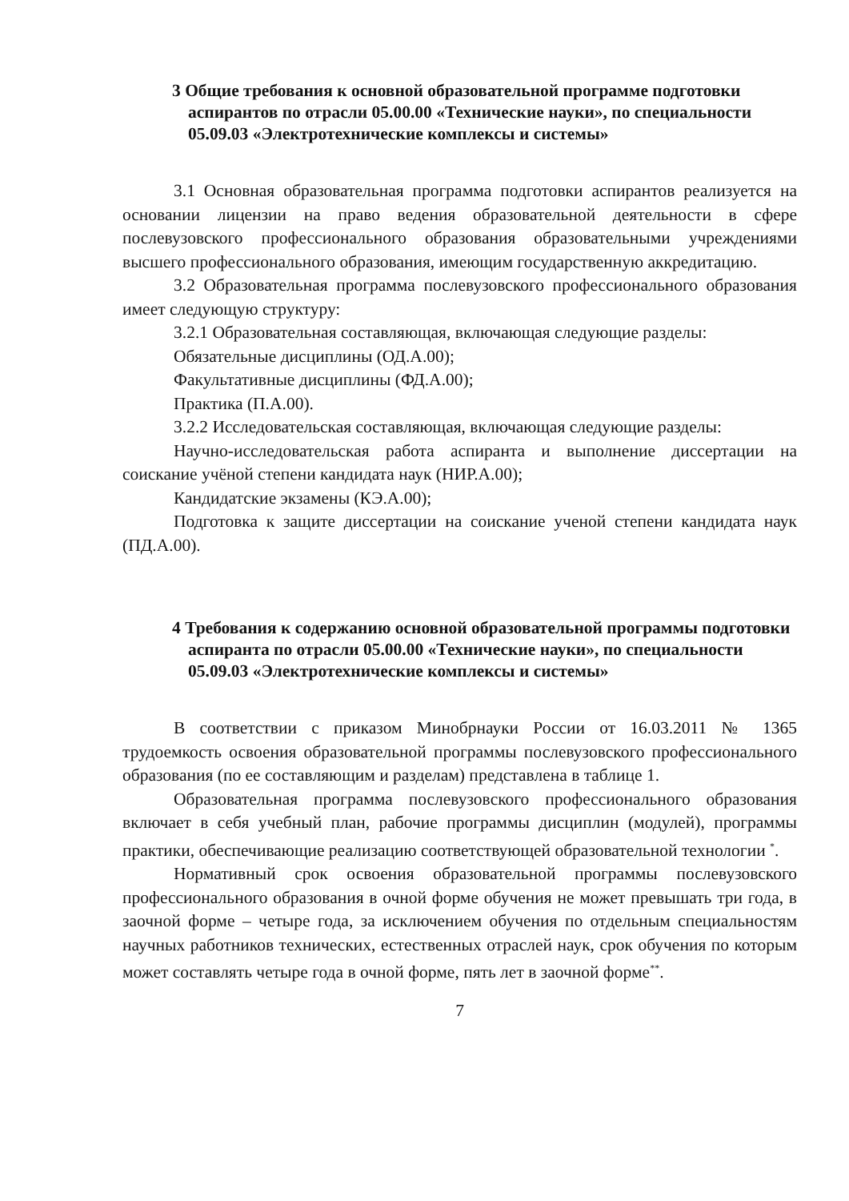3 Общие требования к основной образовательной программе подготовки аспирантов по отрасли 05.00.00 «Технические науки», по специальности 05.09.03 «Электротехнические комплексы и системы»
3.1 Основная образовательная программа подготовки аспирантов реализуется на основании лицензии на право ведения образовательной деятельности в сфере послевузовского профессионального образования образовательными учреждениями высшего профессионального образования, имеющим государственную аккредитацию.
3.2 Образовательная программа послевузовского профессионального образования имеет следующую структуру:
3.2.1 Образовательная составляющая, включающая следующие разделы:
Обязательные дисциплины (ОД.А.00);
Факультативные дисциплины (ФД.А.00);
Практика (П.А.00).
3.2.2 Исследовательская составляющая, включающая следующие разделы:
Научно-исследовательская работа аспиранта и выполнение диссертации на соискание учёной степени кандидата наук (НИР.А.00);
Кандидатские экзамены (КЭ.А.00);
Подготовка к защите диссертации на соискание ученой степени кандидата наук (ПД.А.00).
4 Требования к содержанию основной образовательной программы подготовки аспиранта по отрасли 05.00.00 «Технические науки», по специальности 05.09.03 «Электротехнические комплексы и системы»
В соответствии с приказом Минобрнауки России от 16.03.2011 № 1365 трудоемкость освоения образовательной программы послевузовского профессионального образования (по ее составляющим и разделам) представлена в таблице 1.
Образовательная программа послевузовского профессионального образования включает в себя учебный план, рабочие программы дисциплин (модулей), программы практики, обеспечивающие реализацию соответствующей образовательной технологии <sup>*</sup>.
Нормативный срок освоения образовательной программы послевузовского профессионального образования в очной форме обучения не может превышать три года, в заочной форме – четыре года, за исключением обучения по отдельным специальностям научных работников технических, естественных отраслей наук, срок обучения по которым может составлять четыре года в очной форме, пять лет в заочной форме<sup>**</sup>.
7